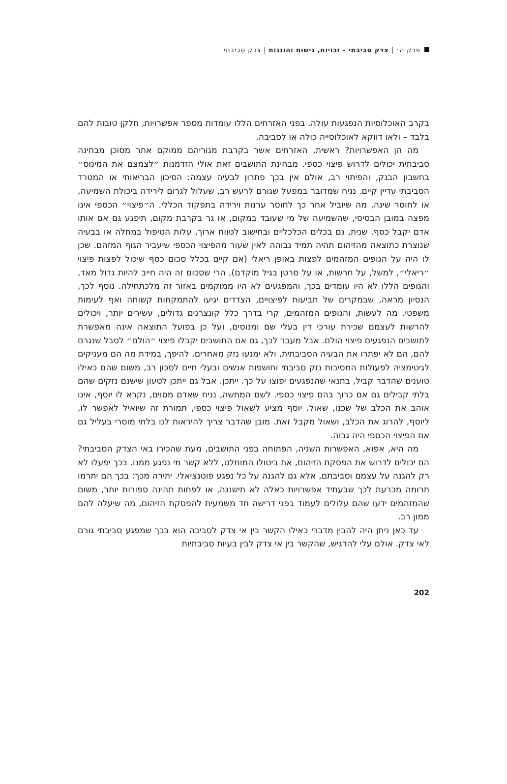פרק ה׳ | צדק סביבתי - זכויות, גישות והוגנות | צדק סביבתי
בקרב האוכלוסיות הנפגעות עולה. בפני האזרחים הללו עומדות מספר אפשרויות, חלקן טובות להם בלבד – ולאו דווקא לאוכלוסייה כולה או לסביבה.
מה הן האפשרויות? ראשית, האזרחים אשר בקרבת מגוריהם ממוקם אתר מסוכן מבחינה סביבתית יכולים לדרוש פיצוי כספי. מבחינת התושבים זאת אולי הזדמנות ״לצמצם את המינוס״ בחשבון הבנק, והפיתוי רב, אולם אין בכך פתרון לבעיה עצמה: הסיכון הבריאותי או המטרד הסביבתי עדיין קיים. נניח שמדובר במפעל שגורם לרעש רב, שעלול לגרום לירידה ביכולת השמיעה, או לחוסר שינה, מה שיוביל אחר כך לחוסר ערנות וירידה בתפקוד הכללי. ה״פיצוי״ הכספי אינו מפצה במובן הבסיסי, שהשמיעה של מי שעובד במקום, או גר בקרבת מקום, תיפגע גם אם אותו אדם יקבל כסף. שנית, גם בכלים הכלכליים ובחישוב לטווח ארוך, עלות הטיפול במחלה או בבעיה שנוצרת כתוצאה מהזיהום תהיה תמיד גבוהה לאין שעור מהפיצוי הכספי שיעביר הגוף המזהם. שכן לו היה על הגופים המזהמים לפצות באופן ריאלי (אם קיים בכלל סכום כסף שיכול לפצות פיצוי ״ריאלי״, למשל, על חרשות, או על סרטן בגיל מוקדם), הרי שסכום זה היה חייב להיות גדול מאד, והגופים הללו לא היו עומדים בכך, והמפגעים לא היו ממוקמים באזור זה מלכתחילה. נוסף לכך, הנסיון מראה, שבמקרים של תביעות לפיצויים, הצדדים יגיעו להתמקחות קשוחה ואף לעימות משפטי. מה לעשות, והגופים המזהמים, קרי בדרך כלל קונצרנים גדולים, עשירים יותר, ויכולים להרשות לעצמם שכירת עורכי דין בעלי שם ומנוסים, ועל כן בפועל התוצאה אינה מאפשרת לתושבים הנפגעים פיצוי הולם. אבל מעבר לכך, גם אם התושבים יקבלו פיצוי ״הולם״ לסבל שנגרם להם, הם לא יפתרו את הבעיה הסביבתית, ולא ימנעו נזק מאחרים. להיפך, במידת מה הם מעניקים לגיטימציה לפעולות המסיבות נזק סביבתי וחושפות אנשים ובעלי חיים לסכון רב, משום שהם כאילו טוענים שהדבר קביל, בתנאי שהנפגעים יפוצו על כך. ייתכן. אבל גם ייתכן לטעון שישנם נזקים שהם בלתי קבילים גם אם כרוך בהם פיצוי כספי. לשם המחשה, נניח שאדם מסוים, נקרא לו יוסף, אינו אוהב את הכלב של שכנו, שאול. יוסף מציע לשאול פיצוי כספי, תמורת זה שיואיל לאפשר לו, ליוסף, להרוג את הכלב, ושאול מקבל זאת. מובן שהדבר צריך להיראות לנו בלתי מוסרי בעליל גם אם הפיצוי הכספי היה גבוה.
מה היא, אפוא, האפשרות השניה, הפתוחה בפני התושבים, מעת שהכירו באי הצדק הסביבתי? הם יכולים לדרוש את הפסקת הזיהום, את ביטולו המוחלט, ללא קשר מי נפגע ממנו. בכך יפעלו לא רק להגנה על עצמם וסביבתם, אלא גם להגנה על כל נפגע פוטנציאלי. יתירה מכך: בכך הם יתרמו תרומה מכרעת לכך שבעתיד אפשרויות כאלה לא תישננה, או לפחות תהינה ספורות יותר, משום שהמזהמים ידעו שהם עלולים לעמוד בפני דרישה חד משמעית להפסקת הזיהום, מה שיעלה להם ממון רב.
עד כאן ניתן היה להבין מדברי כאילו הקשר בין אי צדק לסביבה הוא בכך שמפגע סביבתי גורם לאי צדק. אולם עלי להדגיש, שהקשר בין אי צדק לבין בעיות סביבתיות
202